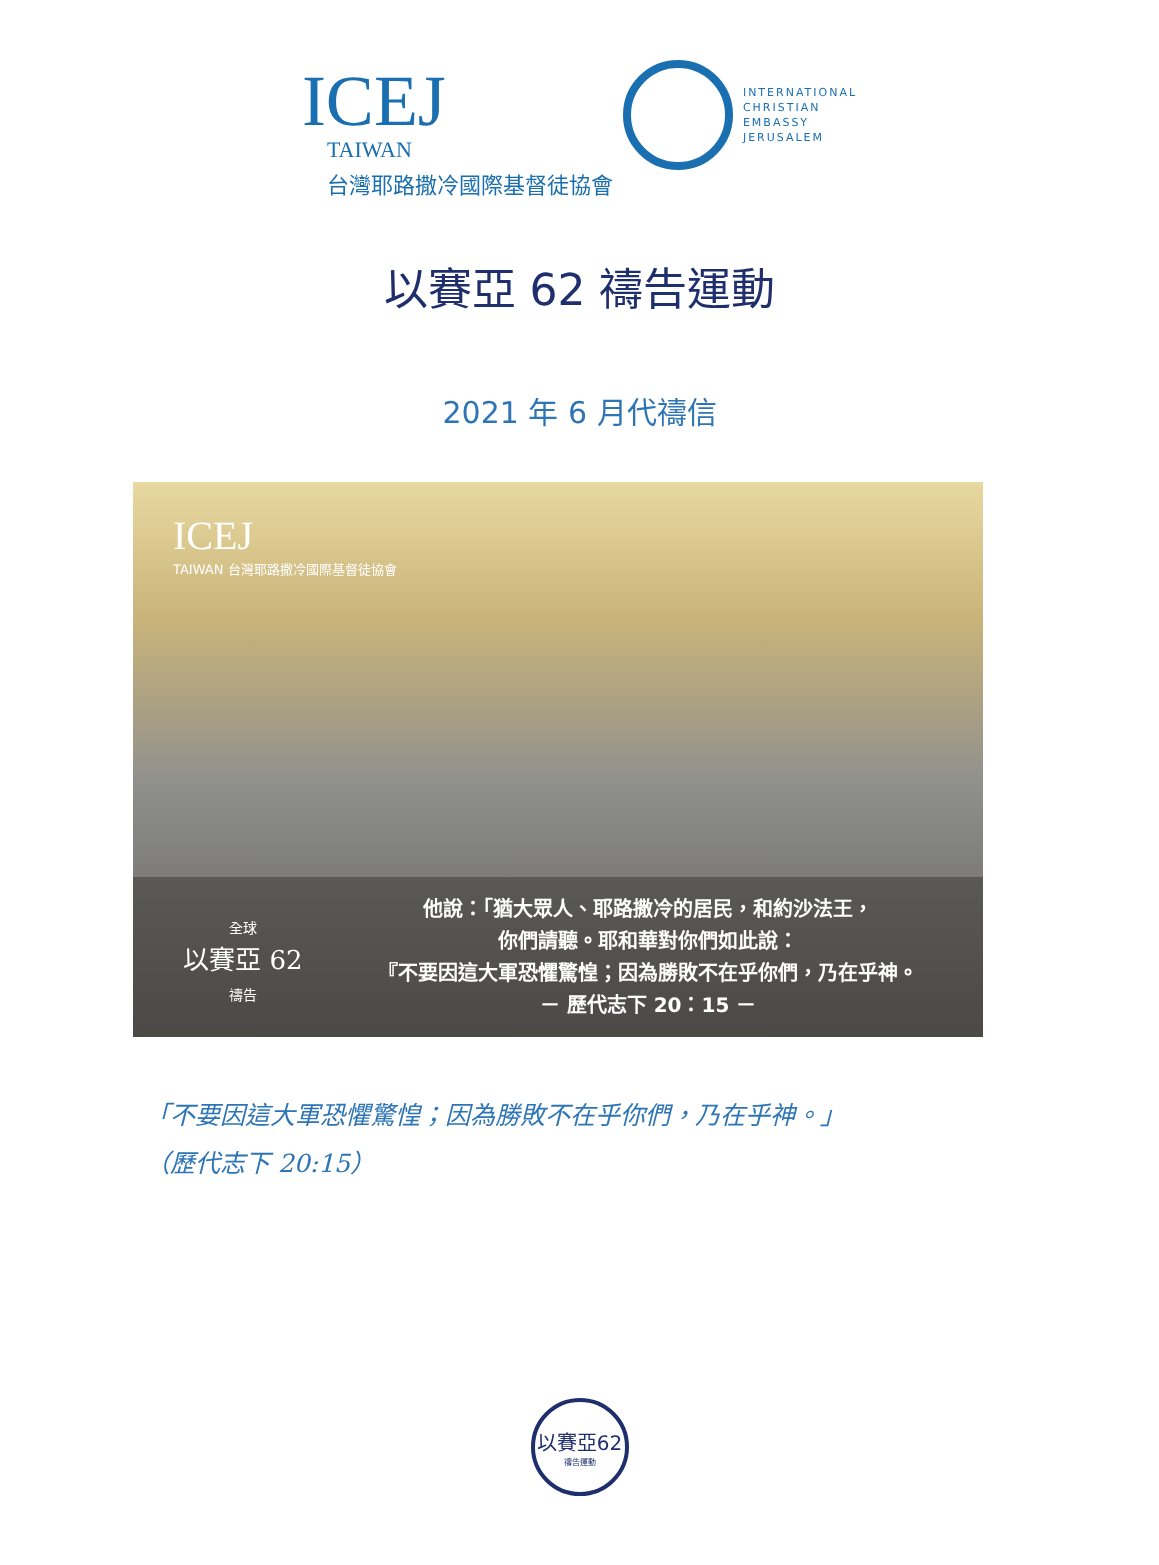ICEJ
TAIWAN
台灣耶路撒冷國際基督徒協會
INTERNATIONAL
CHRISTIAN
EMBASSY
JERUSALEM
以賽亞 62 禱告運動
2021 年 6 月代禱信
ICEJ
TAIWAN 台灣耶路撒冷國際基督徒協會
全球
以賽亞 62
禱告
他說：「猶大眾人、耶路撒冷的居民，和約沙法王，
你們請聽。耶和華對你們如此說：
『不要因這大軍恐懼驚惶；因為勝敗不在乎你們，乃在乎神。
－ 歷代志下 20：15 －
「不要因這大軍恐懼驚惶；因為勝敗不在乎你們，乃在乎神。」
（歷代志下 20:15）
以賽亞62
禱告運動